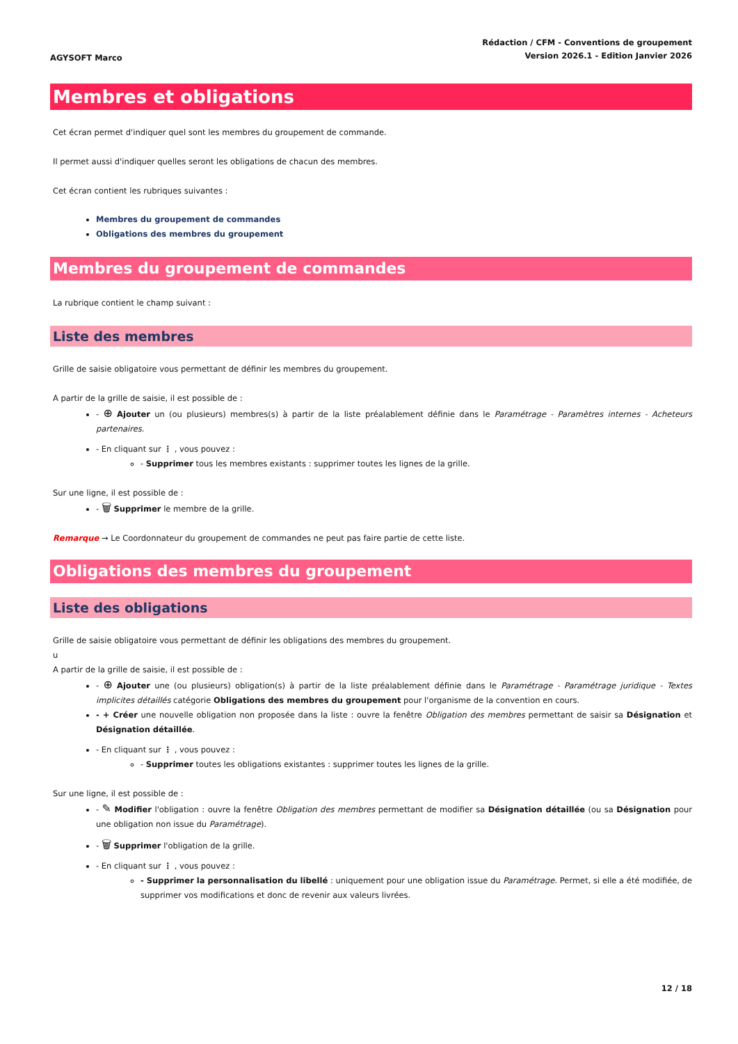AGYSOFT Marco
Rédaction / CFM - Conventions de groupement
Version 2026.1 - Edition Janvier 2026
Membres et obligations
Cet écran permet d'indiquer quel sont les membres du groupement de commande.
Il permet aussi d'indiquer quelles seront les obligations de chacun des membres.
Cet écran contient les rubriques suivantes :
Membres du groupement de commandes
Obligations des membres du groupement
Membres du groupement de commandes
La rubrique contient le champ suivant :
Liste des membres
Grille de saisie obligatoire vous permettant de définir les membres du groupement.
A partir de la grille de saisie, il est possible de :
- ⊕ Ajouter un (ou plusieurs) membres(s) à partir de la liste préalablement définie dans le Paramétrage - Paramètres internes - Acheteurs partenaires.
- En cliquant sur ⋮ , vous pouvez :
- Supprimer tous les membres existants : supprimer toutes les lignes de la grille.
Sur une ligne, il est possible de :
- 🗑 Supprimer le membre de la grille.
Remarque → Le Coordonnateur du groupement de commandes ne peut pas faire partie de cette liste.
Obligations des membres du groupement
Liste des obligations
Grille de saisie obligatoire vous permettant de définir les obligations des membres du groupement.
u
A partir de la grille de saisie, il est possible de :
- ⊕ Ajouter une (ou plusieurs) obligation(s) à partir de la liste préalablement définie dans le Paramétrage - Paramétrage juridique - Textes implicites détaillés catégorie Obligations des membres du groupement pour l'organisme de la convention en cours.
- + Créer une nouvelle obligation non proposée dans la liste : ouvre la fenêtre Obligation des membres permettant de saisir sa Désignation et Désignation détaillée.
- En cliquant sur ⋮ , vous pouvez :
- Supprimer toutes les obligations existantes : supprimer toutes les lignes de la grille.
Sur une ligne, il est possible de :
- ✎ Modifier l'obligation : ouvre la fenêtre Obligation des membres permettant de modifier sa Désignation détaillée (ou sa Désignation pour une obligation non issue du Paramétrage).
- 🗑 Supprimer l'obligation de la grille.
- En cliquant sur ⋮ , vous pouvez :
- Supprimer la personnalisation du libellé : uniquement pour une obligation issue du Paramétrage. Permet, si elle a été modifiée, de supprimer vos modifications et donc de revenir aux valeurs livrées.
12 / 18